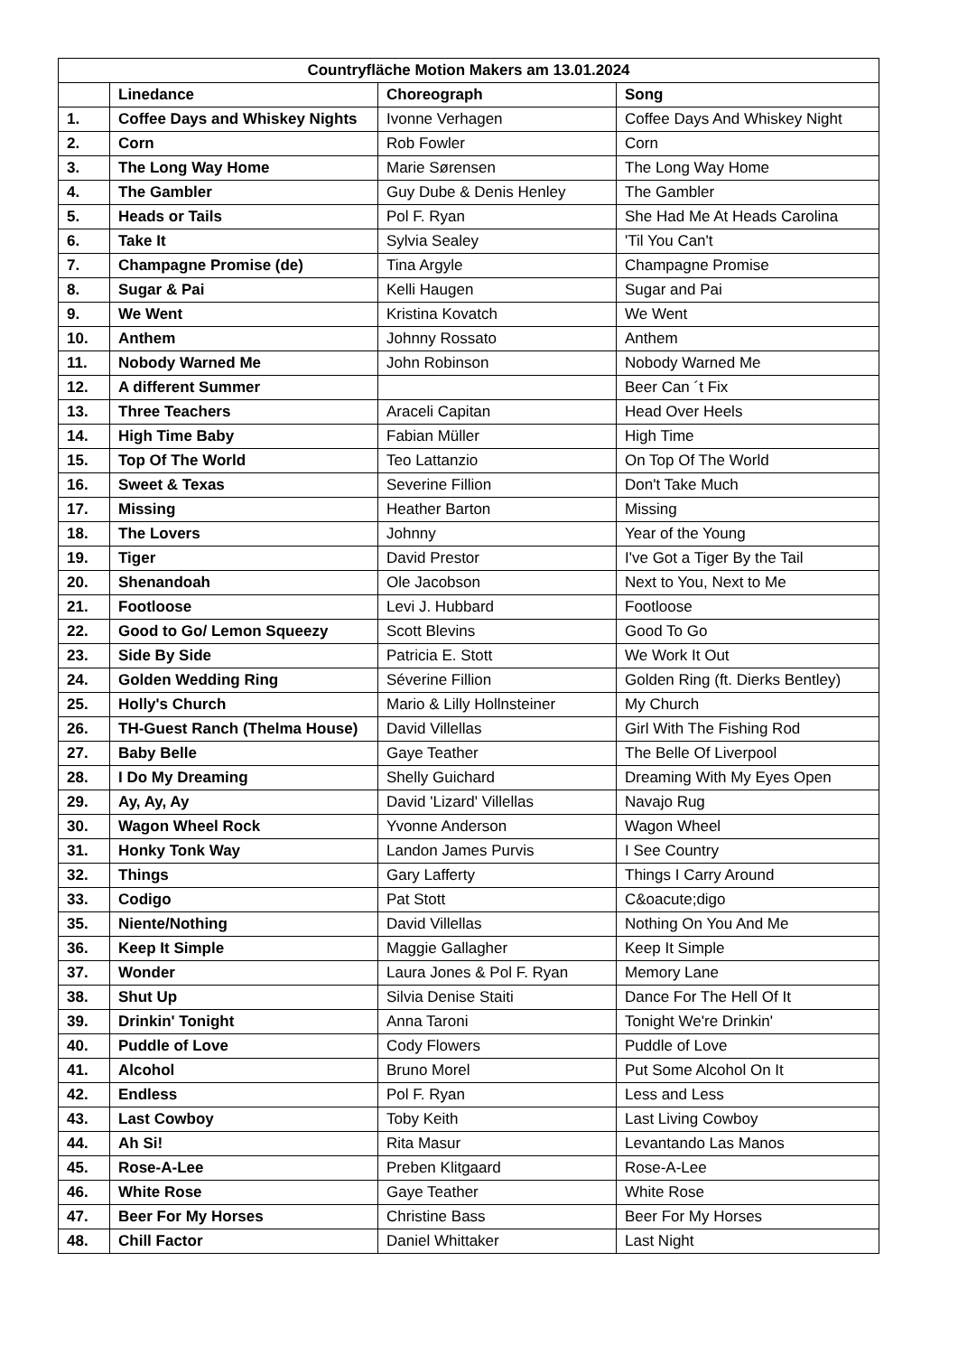| Countryfläche Motion Makers am 13.01.2024 | | | |
| --- | --- | --- | --- |
| | Linedance | Choreograph | Song |
| 1. | Coffee Days and Whiskey Nights | Ivonne Verhagen | Coffee Days And Whiskey Night |
| 2. | Corn | Rob Fowler | Corn |
| 3. | The Long Way Home | Marie Sørensen | The Long Way Home |
| 4. | The Gambler | Guy Dube & Denis Henley | The Gambler |
| 5. | Heads or Tails | Pol F. Ryan | She Had Me At Heads Carolina |
| 6. | Take It | Sylvia Sealey | 'Til You Can't |
| 7. | Champagne Promise (de) | Tina Argyle | Champagne Promise |
| 8. | Sugar & Pai | Kelli Haugen | Sugar and Pai |
| 9. | We Went | Kristina Kovatch | We Went |
| 10. | Anthem | Johnny Rossato | Anthem |
| 11. | Nobody Warned Me | John Robinson | Nobody Warned Me |
| 12. | A different Summer | | Beer Can ´t Fix |
| 13. | Three Teachers | Araceli Capitan | Head Over Heels |
| 14. | High Time Baby | Fabian Müller | High Time |
| 15. | Top Of The World | Teo Lattanzio | On Top Of The World |
| 16. | Sweet & Texas | Severine Fillion | Don't Take Much |
| 17. | Missing | Heather Barton | Missing |
| 18. | The Lovers | Johnny | Year of the Young |
| 19. | Tiger | David Prestor | I've Got a Tiger By the Tail |
| 20. | Shenandoah | Ole Jacobson | Next to You, Next to Me |
| 21. | Footloose | Levi J. Hubbard | Footloose |
| 22. | Good to Go/ Lemon Squeezy | Scott Blevins | Good To Go |
| 23. | Side By Side | Patricia E. Stott | We Work It Out |
| 24. | Golden Wedding Ring | Séverine Fillion | Golden Ring (ft. Dierks Bentley) |
| 25. | Holly's Church | Mario & Lilly Hollnsteiner | My Church |
| 26. | TH-Guest Ranch (Thelma House) | David Villellas | Girl With The Fishing Rod |
| 27. | Baby Belle | Gaye Teather | The Belle Of Liverpool |
| 28. | I Do My Dreaming | Shelly Guichard | Dreaming With My Eyes Open |
| 29. | Ay, Ay, Ay | David 'Lizard' Villellas | Navajo Rug |
| 30. | Wagon Wheel Rock | Yvonne Anderson | Wagon Wheel |
| 31. | Honky Tonk Way | Landon James Purvis | I See Country |
| 32. | Things | Gary Lafferty | Things I Carry Around |
| 33. | Codigo | Pat Stott | C&oacute;digo |
| 35. | Niente/Nothing | David Villellas | Nothing On You And Me |
| 36. | Keep It Simple | Maggie Gallagher | Keep It Simple |
| 37. | Wonder | Laura Jones & Pol F. Ryan | Memory Lane |
| 38. | Shut Up | Silvia Denise Staiti | Dance For The Hell Of It |
| 39. | Drinkin' Tonight | Anna Taroni | Tonight We're Drinkin' |
| 40. | Puddle of Love | Cody Flowers | Puddle of Love |
| 41. | Alcohol | Bruno Morel | Put Some Alcohol On It |
| 42. | Endless | Pol F. Ryan | Less and Less |
| 43. | Last Cowboy | Toby Keith | Last Living Cowboy |
| 44. | Ah Si! | Rita Masur | Levantando Las Manos |
| 45. | Rose-A-Lee | Preben Klitgaard | Rose-A-Lee |
| 46. | White Rose | Gaye Teather | White Rose |
| 47. | Beer For My Horses | Christine Bass | Beer For My Horses |
| 48. | Chill Factor | Daniel Whittaker | Last Night |